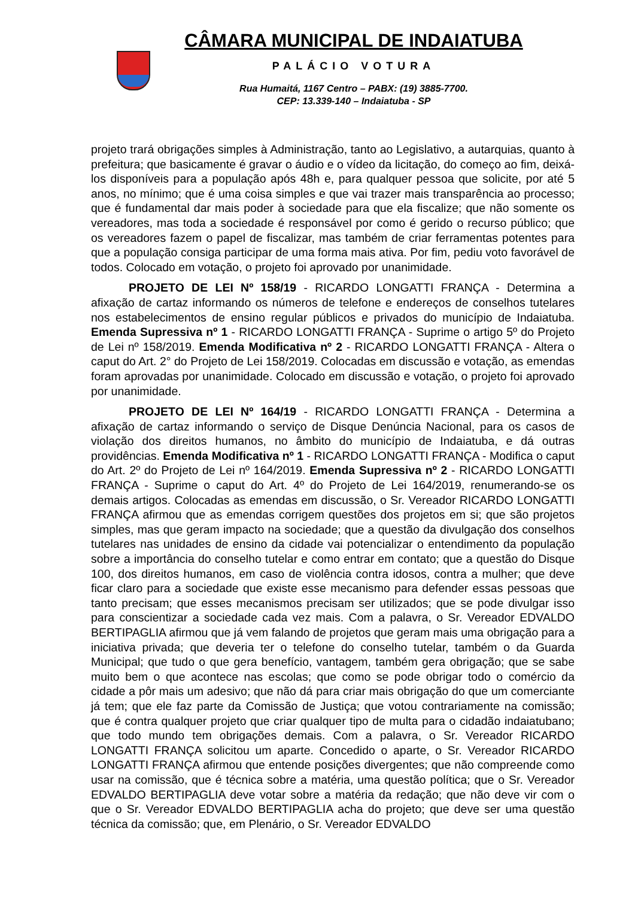CÂMARA MUNICIPAL DE INDAIATUBA
PALÁCIO VOTURA
Rua Humaitá, 1167 Centro – PABX: (19) 3885-7700.
CEP: 13.339-140 – Indaiatuba - SP
projeto trará obrigações simples à Administração, tanto ao Legislativo, a autarquias, quanto à prefeitura; que basicamente é gravar o áudio e o vídeo da licitação, do começo ao fim, deixá-los disponíveis para a população após 48h e, para qualquer pessoa que solicite, por até 5 anos, no mínimo; que é uma coisa simples e que vai trazer mais transparência ao processo; que é fundamental dar mais poder à sociedade para que ela fiscalize; que não somente os vereadores, mas toda a sociedade é responsável por como é gerido o recurso público; que os vereadores fazem o papel de fiscalizar, mas também de criar ferramentas potentes para que a população consiga participar de uma forma mais ativa. Por fim, pediu voto favorável de todos. Colocado em votação, o projeto foi aprovado por unanimidade.
PROJETO DE LEI Nº 158/19 - RICARDO LONGATTI FRANÇA - Determina a afixação de cartaz informando os números de telefone e endereços de conselhos tutelares nos estabelecimentos de ensino regular públicos e privados do município de Indaiatuba. Emenda Supressiva nº 1 - RICARDO LONGATTI FRANÇA - Suprime o artigo 5º do Projeto de Lei nº 158/2019. Emenda Modificativa nº 2 - RICARDO LONGATTI FRANÇA - Altera o caput do Art. 2° do Projeto de Lei 158/2019. Colocadas em discussão e votação, as emendas foram aprovadas por unanimidade. Colocado em discussão e votação, o projeto foi aprovado por unanimidade.
PROJETO DE LEI Nº 164/19 - RICARDO LONGATTI FRANÇA - Determina a afixação de cartaz informando o serviço de Disque Denúncia Nacional, para os casos de violação dos direitos humanos, no âmbito do município de Indaiatuba, e dá outras providências. Emenda Modificativa nº 1 - RICARDO LONGATTI FRANÇA - Modifica o caput do Art. 2º do Projeto de Lei nº 164/2019. Emenda Supressiva nº 2 - RICARDO LONGATTI FRANÇA - Suprime o caput do Art. 4º do Projeto de Lei 164/2019, renumerando-se os demais artigos. Colocadas as emendas em discussão, o Sr. Vereador RICARDO LONGATTI FRANÇA afirmou que as emendas corrigem questões dos projetos em si; que são projetos simples, mas que geram impacto na sociedade; que a questão da divulgação dos conselhos tutelares nas unidades de ensino da cidade vai potencializar o entendimento da população sobre a importância do conselho tutelar e como entrar em contato; que a questão do Disque 100, dos direitos humanos, em caso de violência contra idosos, contra a mulher; que deve ficar claro para a sociedade que existe esse mecanismo para defender essas pessoas que tanto precisam; que esses mecanismos precisam ser utilizados; que se pode divulgar isso para conscientizar a sociedade cada vez mais. Com a palavra, o Sr. Vereador EDVALDO BERTIPAGLIA afirmou que já vem falando de projetos que geram mais uma obrigação para a iniciativa privada; que deveria ter o telefone do conselho tutelar, também o da Guarda Municipal; que tudo o que gera benefício, vantagem, também gera obrigação; que se sabe muito bem o que acontece nas escolas; que como se pode obrigar todo o comércio da cidade a pôr mais um adesivo; que não dá para criar mais obrigação do que um comerciante já tem; que ele faz parte da Comissão de Justiça; que votou contrariamente na comissão; que é contra qualquer projeto que criar qualquer tipo de multa para o cidadão indaiatubano; que todo mundo tem obrigações demais. Com a palavra, o Sr. Vereador RICARDO LONGATTI FRANÇA solicitou um aparte. Concedido o aparte, o Sr. Vereador RICARDO LONGATTI FRANÇA afirmou que entende posições divergentes; que não compreende como usar na comissão, que é técnica sobre a matéria, uma questão política; que o Sr. Vereador EDVALDO BERTIPAGLIA deve votar sobre a matéria da redação; que não deve vir com o que o Sr. Vereador EDVALDO BERTIPAGLIA acha do projeto; que deve ser uma questão técnica da comissão; que, em Plenário, o Sr. Vereador EDVALDO